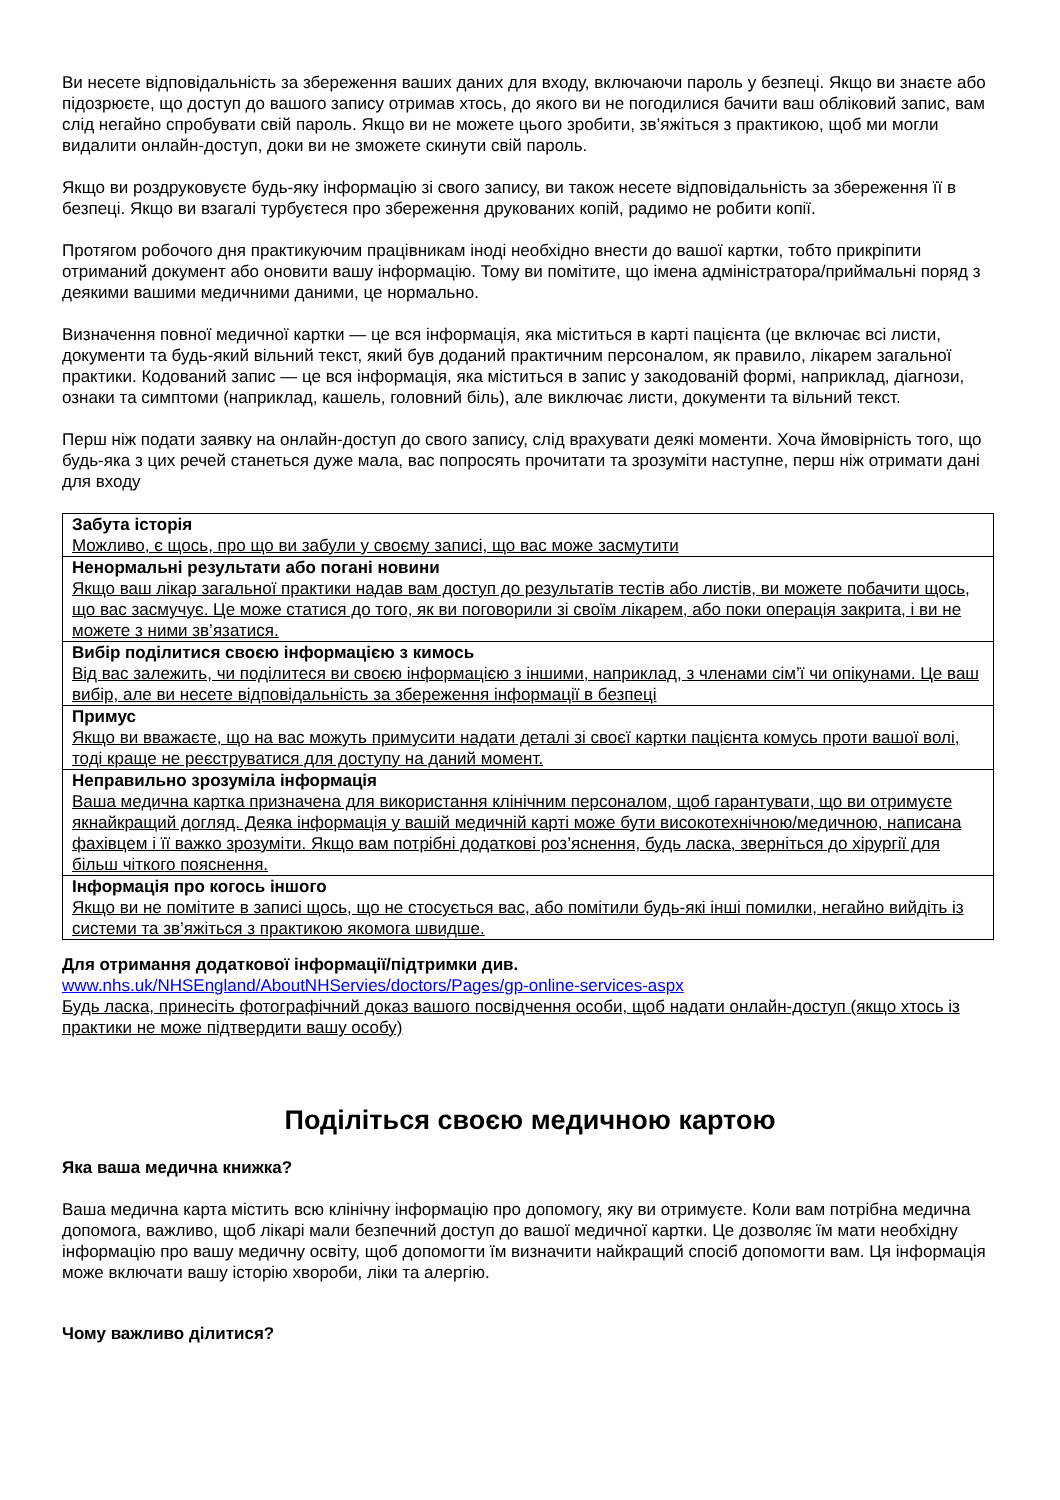Ви несете відповідальність за збереження ваших даних для входу, включаючи пароль у безпеці. Якщо ви знаєте або підозрюєте, що доступ до вашого запису отримав хтось, до якого ви не погодилися бачити ваш обліковий запис, вам слід негайно спробувати свій пароль. Якщо ви не можете цього зробити, зв’яжіться з практикою, щоб ми могли видалити онлайн-доступ, доки ви не зможете скинути свій пароль.
Якщо ви роздруковуєте будь-яку інформацію зі свого запису, ви також несете відповідальність за збереження її в безпеці. Якщо ви взагалі турбуєтеся про збереження друкованих копій, радимо не робити копії.
Протягом робочого дня практикуючим працівникам іноді необхідно внести до вашої картки, тобто прикріпити отриманий документ або оновити вашу інформацію. Тому ви помітите, що імена адміністратора/приймальні поряд з деякими вашими медичними даними, це нормально.
Визначення повної медичної картки — це вся інформація, яка міститься в карті пацієнта (це включає всі листи, документи та будь-який вільний текст, який був доданий практичним персоналом, як правило, лікарем загальної практики. Кодований запис — це вся інформація, яка міститься в запис у закодованій формі, наприклад, діагнози, ознаки та симптоми (наприклад, кашель, головний біль), але виключає листи, документи та вільний текст.
Перш ніж подати заявку на онлайн-доступ до свого запису, слід врахувати деякі моменти. Хоча ймовірність того, що будь-яка з цих речей станеться дуже мала, вас попросять прочитати та зрозуміти наступне, перш ніж отримати дані для входу
| Забута історія Можливо, є щось, про що ви забули у своєму записі, що вас може засмутити |
| Ненормальні результати або погані новини Якщо ваш лікар загальної практики надав вам доступ до результатів тестів або листів, ви можете побачити щось, що вас засмучує. Це може статися до того, як ви поговорили зі своїм лікарем, або поки операція закрита, і ви не можете з ними зв’язатися. |
| Вибір поділитися своєю інформацією з кимось Від вас залежить, чи поділитеся ви своєю інформацією з іншими, наприклад, з членами сім’ї чи опікунами. Це ваш вибір, але ви несете відповідальність за збереження інформації в безпеці |
| Примус Якщо ви вважаєте, що на вас можуть примусити надати деталі зі своєї картки пацієнта комусь проти вашої волі, тоді краще не реєструватися для доступу на даний момент. |
| Неправильно зрозуміла інформація Ваша медична картка призначена для використання клінічним персоналом, щоб гарантувати, що ви отримуєте якнайкращий догляд. Деяка інформація у вашій медичній карті може бути високотехнічною/медичною, написана фахівцем і її важко зрозуміти. Якщо вам потрібні додаткові роз’яснення, будь ласка, зверніться до хірургії для більш чіткого пояснення. |
| Інформація про когось іншого Якщо ви не помітите в записі щось, що не стосується вас, або помітили будь-які інші помилки, негайно вийдіть із системи та зв’яжіться з практикою якомога швидше. |
Для отримання додаткової інформації/підтримки див.
www.nhs.uk/NHSEngland/AboutNHServies/doctors/Pages/gp-online-services-aspx
Будь ласка, принесіть фотографічний доказ вашого посвідчення особи, щоб надати онлайн-доступ (якщо хтось із практики не може підтвердити вашу особу)
Поділіться своєю медичною картою
Яка ваша медична книжка?
Ваша медична карта містить всю клінічну інформацію про допомогу, яку ви отримуєте. Коли вам потрібна медична допомога, важливо, щоб лікарі мали безпечний доступ до вашої медичної картки. Це дозволяє їм мати необхідну інформацію про вашу медичну освіту, щоб допомогти їм визначити найкращий спосіб допомогти вам. Ця інформація може включати вашу історію хвороби, ліки та алергію.
Чому важливо ділитися?